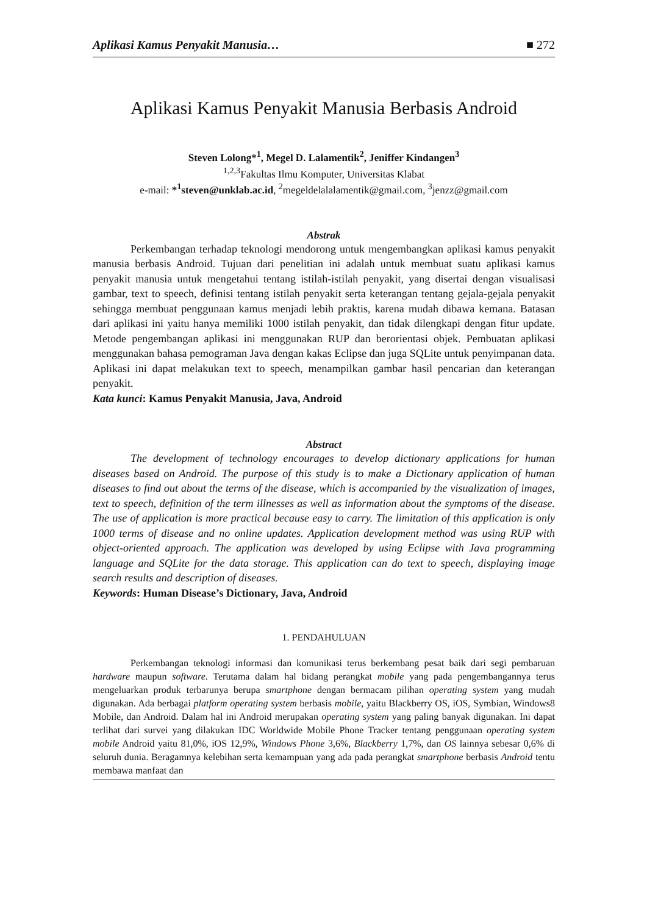Aplikasi Kamus Penyakit Manusia… ■ 272
Aplikasi Kamus Penyakit Manusia Berbasis Android
Steven Lolong*<sup>1</sup>, Megel D. Lalamentik<sup>2</sup>, Jeniffer Kindangen<sup>3</sup>
<sup>1,2,3</sup>Fakultas Ilmu Komputer, Universitas Klabat
e-mail: *<sup>1</sup>steven@unklab.ac.id, <sup>2</sup>megeldelalalamentik@gmail.com, <sup>3</sup>jenzz@gmail.com
Abstrak
Perkembangan terhadap teknologi mendorong untuk mengembangkan aplikasi kamus penyakit manusia berbasis Android. Tujuan dari penelitian ini adalah untuk membuat suatu aplikasi kamus penyakit manusia untuk mengetahui tentang istilah-istilah penyakit, yang disertai dengan visualisasi gambar, text to speech, definisi tentang istilah penyakit serta keterangan tentang gejala-gejala penyakit sehingga membuat penggunaan kamus menjadi lebih praktis, karena mudah dibawa kemana. Batasan dari aplikasi ini yaitu hanya memiliki 1000 istilah penyakit, dan tidak dilengkapi dengan fitur update. Metode pengembangan aplikasi ini menggunakan RUP dan berorientasi objek. Pembuatan aplikasi menggunakan bahasa pemograman Java dengan kakas Eclipse dan juga SQLite untuk penyimpanan data. Aplikasi ini dapat melakukan text to speech, menampilkan gambar hasil pencarian dan keterangan penyakit.
Kata kunci: Kamus Penyakit Manusia, Java, Android
Abstract
The development of technology encourages to develop dictionary applications for human diseases based on Android. The purpose of this study is to make a Dictionary application of human diseases to find out about the terms of the disease, which is accompanied by the visualization of images, text to speech, definition of the term illnesses as well as information about the symptoms of the disease. The use of application is more practical because easy to carry. The limitation of this application is only 1000 terms of disease and no online updates. Application development method was using RUP with object-oriented approach. The application was developed by using Eclipse with Java programming language and SQLite for the data storage. This application can do text to speech, displaying image search results and description of diseases.
Keywords: Human Disease’s Dictionary, Java, Android
1. PENDAHULUAN
Perkembangan teknologi informasi dan komunikasi terus berkembang pesat baik dari segi pembaruan hardware maupun software. Terutama dalam hal bidang perangkat mobile yang pada pengembangannya terus mengeluarkan produk terbarunya berupa smartphone dengan bermacam pilihan operating system yang mudah digunakan. Ada berbagai platform operating system berbasis mobile, yaitu Blackberry OS, iOS, Symbian, Windows8 Mobile, dan Android. Dalam hal ini Android merupakan operating system yang paling banyak digunakan. Ini dapat terlihat dari survei yang dilakukan IDC Worldwide Mobile Phone Tracker tentang penggunaan operating system mobile Android yaitu 81,0%, iOS 12,9%, Windows Phone 3,6%, Blackberry 1,7%, dan OS lainnya sebesar 0,6% di seluruh dunia. Beragamnya kelebihan serta kemampuan yang ada pada perangkat smartphone berbasis Android tentu membawa manfaat dan